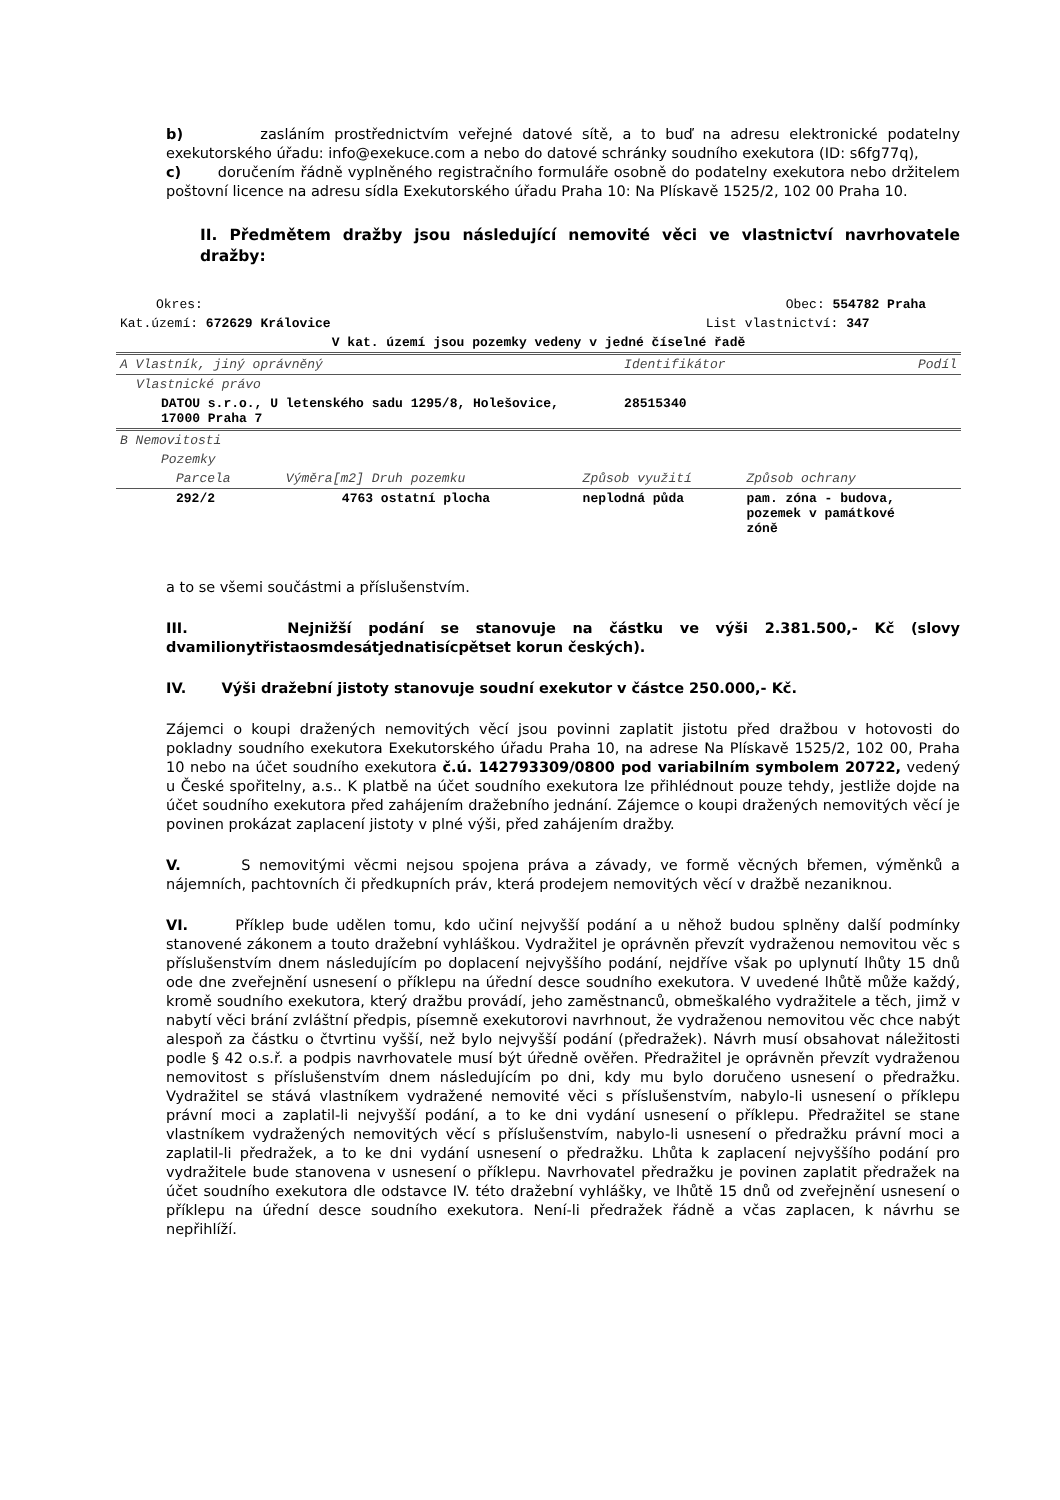b) zasláním prostřednictvím veřejné datové sítě, a to buď na adresu elektronické podatelny exekutorského úřadu: info@exekuce.com a nebo do datové schránky soudního exekutora (ID: s6fg77q),
c) doručením řádně vyplněného registračního formuláře osobně do podatelny exekutora nebo držitelem poštovní licence na adresu sídla Exekutorského úřadu Praha 10: Na Plískavě 1525/2, 102 00 Praha 10.
II. Předmětem dražby jsou následující nemovité věci ve vlastnictví navrhovatele dražby:
| Okres: | Obec: 554782 Praha | | |
| Kat.území: 672629 Královice | List vlastnictví: 347 | | |
| V kat. území jsou pozemky vedeny v jedné číselné řadě | | | |
| A Vlastník, jiný oprávněný | | Identifikátor | Podíl |
| Vlastnické právo | | | |
| DATOU s.r.o., U letenského sadu 1295/8, Holešovice, 17000 Praha 7 | | 28515340 | |
| B Nemovitosti | | | |
| Pozemky | | | |
| Parcela | Výměra[m2] Druh pozemku | Způsob využití | Způsob ochrany |
| 292/2 | 4763 ostatní plocha | neplodná půda | pam. zóna - budova, pozemek v památkové zóně |
a to se všemi součástmi a příslušenstvím.
III. Nejnižší podání se stanovuje na částku ve výši 2.381.500,- Kč (slovy dvamilionytřistaosmdesátjednatisícpětset korun českých).
IV. Výši dražební jistoty stanovuje soudní exekutor v částce 250.000,- Kč.
Zájemci o koupi dražených nemovitých věcí jsou povinni zaplatit jistotu před dražbou v hotovosti do pokladny soudního exekutora Exekutorského úřadu Praha 10, na adrese Na Plískavě 1525/2, 102 00, Praha 10 nebo na účet soudního exekutora č.ú. 142793309/0800 pod variabilním symbolem 20722, vedený u České spořitelny, a.s.. K platbě na účet soudního exekutora lze přihlédnout pouze tehdy, jestliže dojde na účet soudního exekutora před zahájením dražebního jednání. Zájemce o koupi dražených nemovitých věcí je povinen prokázat zaplacení jistoty v plné výši, před zahájením dražby.
V. S nemovitými věcmi nejsou spojena práva a závady, ve formě věcných břemen, výměnků a nájemních, pachtovních či předkupních práv, která prodejem nemovitých věcí v dražbě nezaniknou.
VI. Příklep bude udělen tomu, kdo učiní nejvyšší podání a u něhož budou splněny další podmínky stanovené zákonem a touto dražební vyhláškou. Vydražitel je oprávněn převzít vydraženou nemovitou věc s příslušenstvím dnem následujícím po doplacení nejvyššího podání, nejdříve však po uplynutí lhůty 15 dnů ode dne zveřejnění usnesení o příklepu na úřední desce soudního exekutora. V uvedené lhůtě může každý, kromě soudního exekutora, který dražbu provádí, jeho zaměstnanců, obmeškalého vydražitele a těch, jimž v nabytí věci brání zvláštní předpis, písemně exekutorovi navrhnout, že vydraženou nemovitou věc chce nabýt alespoň za částku o čtvrtinu vyšší, než bylo nejvyšší podání (předražek). Návrh musí obsahovat náležitosti podle § 42 o.s.ř. a podpis navrhovatele musí být úředně ověřen. Předražitel je oprávněn převzít vydraženou nemovitost s příslušenstvím dnem následujícím po dni, kdy mu bylo doručeno usnesení o předražku. Vydražitel se stává vlastníkem vydražené nemovité věci s příslušenstvím, nabylo-li usnesení o příklepu právní moci a zaplatil-li nejvyšší podání, a to ke dni vydání usnesení o příklepu. Předražitel se stane vlastníkem vydražených nemovitých věcí s příslušenstvím, nabylo-li usnesení o předražku právní moci a zaplatil-li předražek, a to ke dni vydání usnesení o předražku. Lhůta k zaplacení nejvyššího podání pro vydražitele bude stanovena v usnesení o příklepu. Navrhovatel předražku je povinen zaplatit předražek na účet soudního exekutora dle odstavce IV. této dražební vyhlášky, ve lhůtě 15 dnů od zveřejnění usnesení o příklepu na úřední desce soudního exekutora. Není-li předražek řádně a včas zaplacen, k návrhu se nepřihlíží.